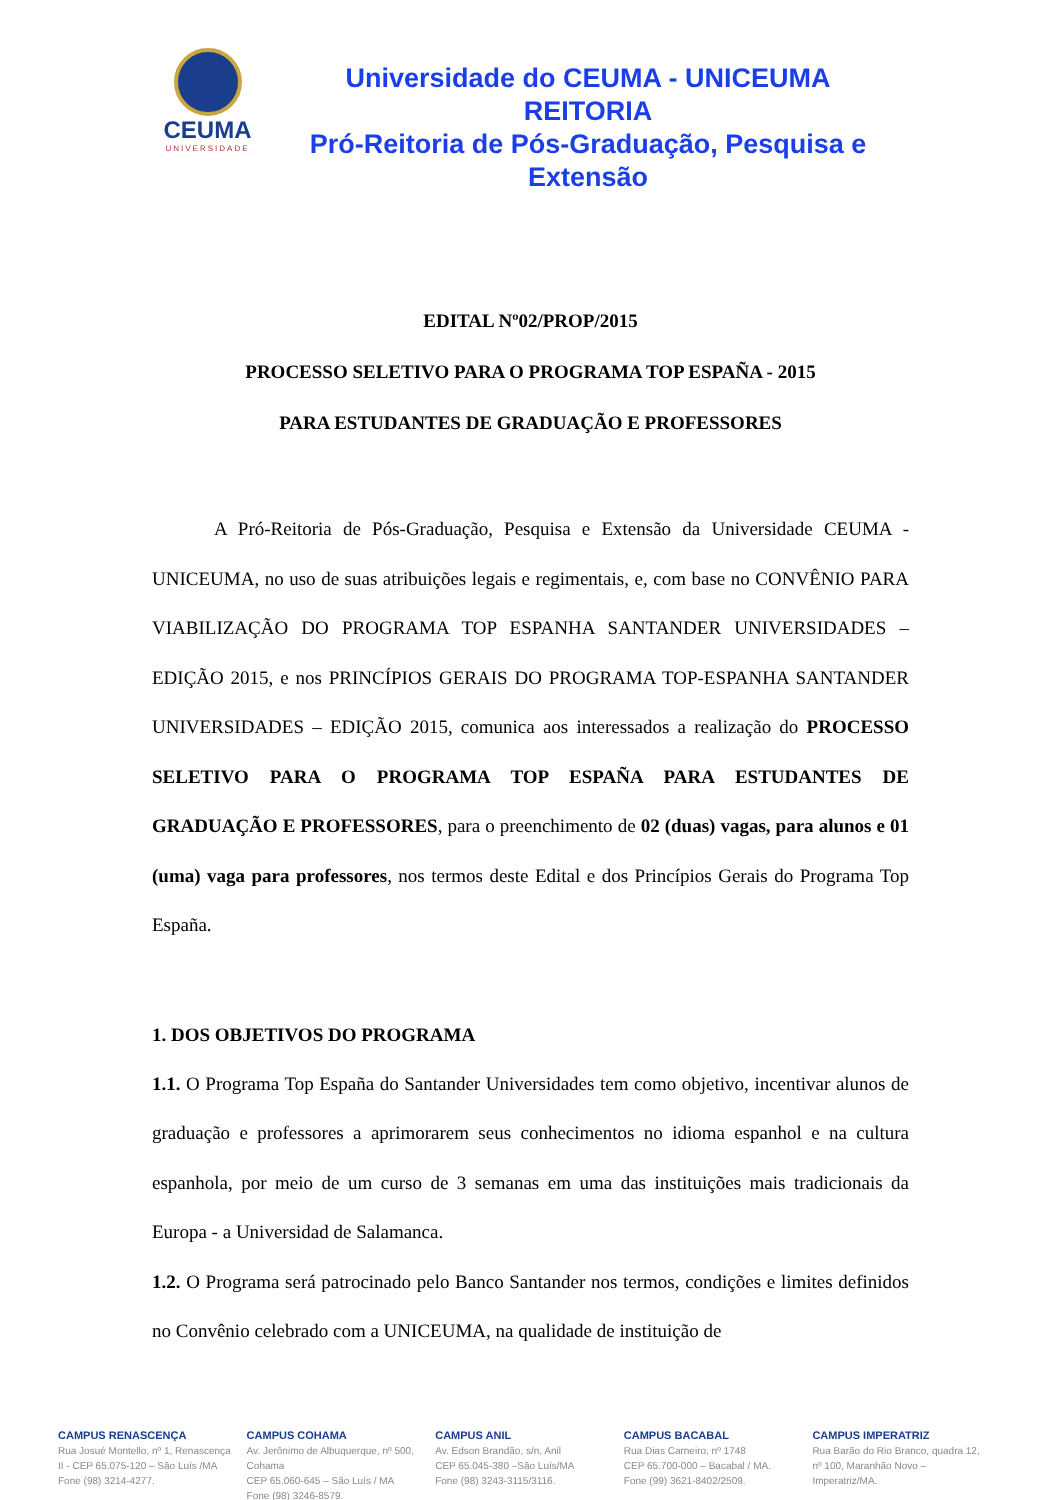CEUMA
UNIVERSIDADE
Universidade do CEUMA - UNICEUMA
REITORIA
Pró-Reitoria de Pós-Graduação, Pesquisa e Extensão
EDITAL Nº02/PROP/2015
PROCESSO SELETIVO PARA O PROGRAMA TOP ESPAÑA - 2015
PARA ESTUDANTES DE GRADUAÇÃO E PROFESSORES
A Pró-Reitoria de Pós-Graduação, Pesquisa e Extensão da Universidade CEUMA - UNICEUMA, no uso de suas atribuições legais e regimentais, e, com base no CONVÊNIO PARA VIABILIZAÇÃO DO PROGRAMA TOP ESPANHA SANTANDER UNIVERSIDADES – EDIÇÃO 2015, e nos PRINCÍPIOS GERAIS DO PROGRAMA TOP-ESPANHA SANTANDER UNIVERSIDADES – EDIÇÃO 2015, comunica aos interessados a realização do PROCESSO SELETIVO PARA O PROGRAMA TOP ESPAÑA PARA ESTUDANTES DE GRADUAÇÃO E PROFESSORES, para o preenchimento de 02 (duas) vagas, para alunos e 01 (uma) vaga para professores, nos termos deste Edital e dos Princípios Gerais do Programa Top España.
1. DOS OBJETIVOS DO PROGRAMA
1.1. O Programa Top España do Santander Universidades tem como objetivo, incentivar alunos de graduação e professores a aprimorarem seus conhecimentos no idioma espanhol e na cultura espanhola, por meio de um curso de 3 semanas em uma das instituições mais tradicionais da Europa - a Universidad de Salamanca.
1.2. O Programa será patrocinado pelo Banco Santander nos termos, condições e limites definidos no Convênio celebrado com a UNICEUMA, na qualidade de instituição de
CAMPUS RENASCENÇA
Rua Josué Montello, nº 1, Renascença II - CEP 65.075-120 – São Luís /MA
Fone (98) 3214-4277.
CAMPUS COHAMA
Av. Jerônimo de Albuquerque, nº 500, Cohama
CEP 65.060-645 – São Luís / MA
Fone (98) 3246-8579.
CAMPUS ANIL
Av. Edson Brandão, s/n, Anil
CEP 65.045-380 –São Luís/MA
Fone (98) 3243-3115/3116.
CAMPUS BACABAL
Rua Dias Carneiro, nº 1748
CEP 65.700-000 – Bacabal / MA.
Fone (99) 3621-8402/2509.
CAMPUS IMPERATRIZ
Rua Barão do Rio Branco, quadra 12, nº 100, Maranhão Novo – Imperatriz/MA.